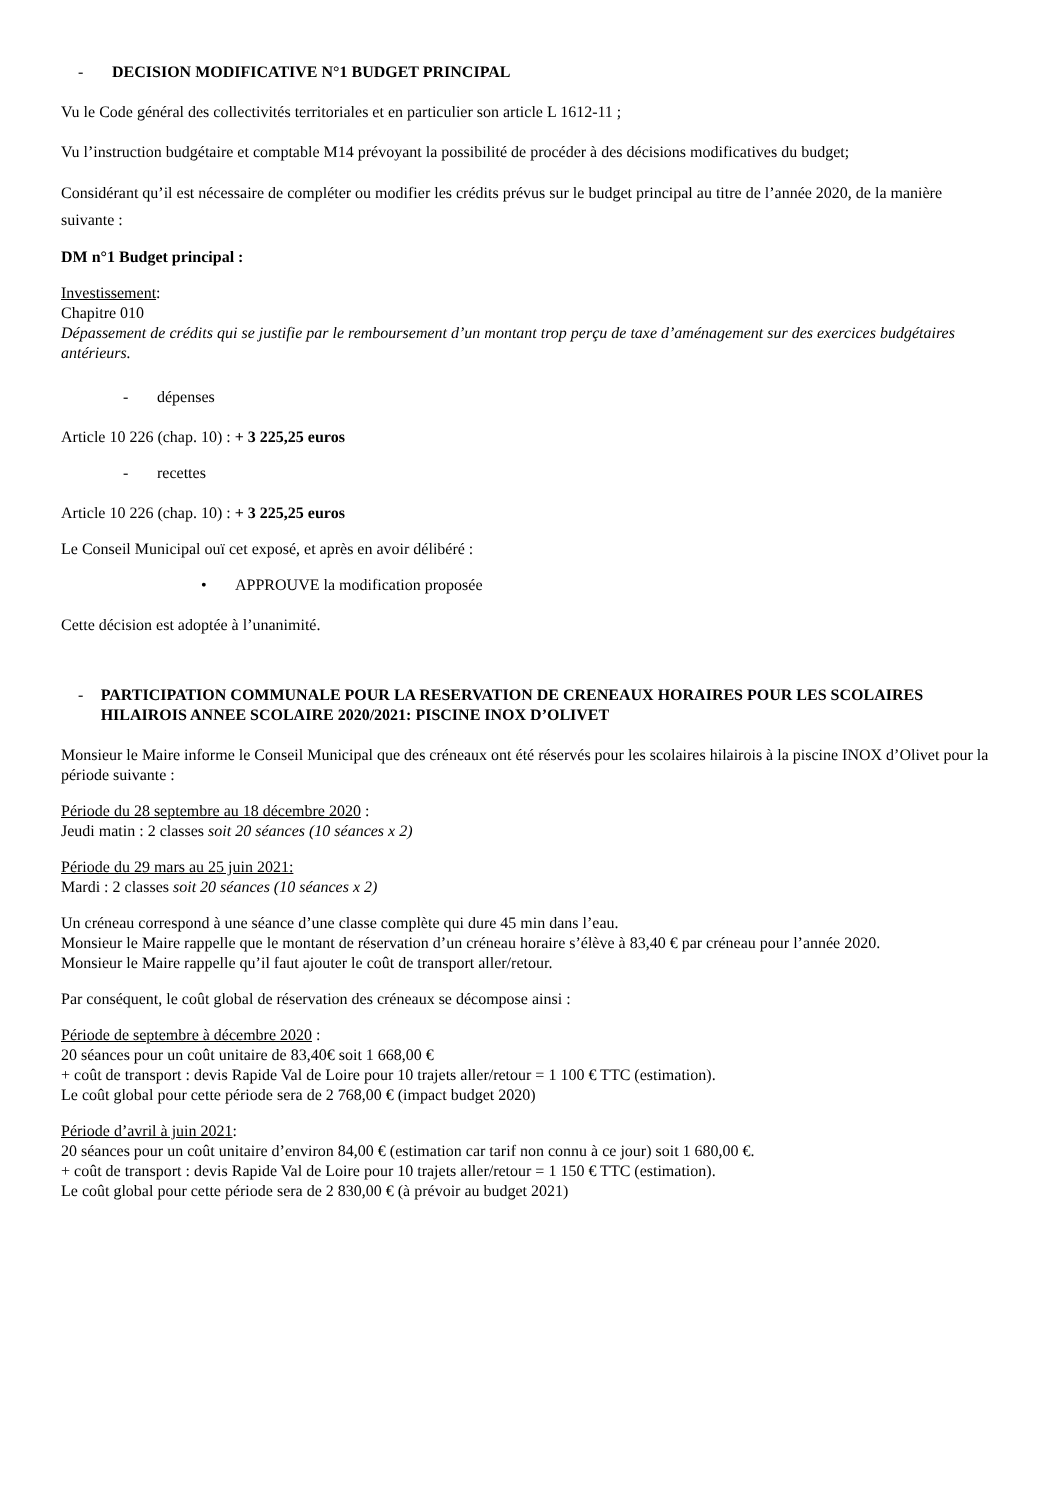- DECISION MODIFICATIVE N°1 BUDGET PRINCIPAL
Vu le Code général des collectivités territoriales et en particulier son article L 1612-11 ;
Vu l’instruction budgétaire et comptable M14 prévoyant la possibilité de procéder à des décisions modificatives du budget;
Considérant qu’il est nécessaire de compléter ou modifier les crédits prévus sur le budget principal au titre de l’année 2020, de la manière suivante :
DM n°1 Budget principal :
Investissement:
Chapitre 010
Dépassement de crédits qui se justifie par le remboursement d’un montant trop perçu de taxe d’aménagement sur des exercices budgétaires antérieurs.
- dépenses
Article 10 226 (chap. 10) : + 3 225,25 euros
- recettes
Article 10 226 (chap. 10) : + 3 225,25 euros
Le Conseil Municipal ouï cet exposé, et après en avoir délibéré :
• APPROUVE la modification proposée
Cette décision est adoptée à l’unanimité.
- PARTICIPATION COMMUNALE POUR LA RESERVATION DE CRENEAUX HORAIRES POUR LES SCOLAIRES HILAIROIS ANNEE SCOLAIRE 2020/2021: PISCINE INOX D’OLIVET
Monsieur le Maire informe le Conseil Municipal que des créneaux ont été réservés pour les scolaires hilairois à la piscine INOX d’Olivet pour la période suivante :
Période du 28 septembre au 18 décembre 2020 :
Jeudi matin : 2 classes soit 20 séances (10 séances x 2)
Période du 29 mars au 25 juin 2021:
Mardi : 2 classes soit 20 séances (10 séances x 2)
Un créneau correspond à une séance d’une classe complète qui dure 45 min dans l’eau.
Monsieur le Maire rappelle que le montant de réservation d’un créneau horaire s’élève à 83,40 € par créneau pour l’année 2020.
Monsieur le Maire rappelle qu’il faut ajouter le coût de transport aller/retour.
Par conséquent, le coût global de réservation des créneaux se décompose ainsi :
Période de septembre à décembre 2020 :
20 séances pour un coût unitaire de 83,40€ soit 1 668,00 €
+ coût de transport : devis Rapide Val de Loire pour 10 trajets aller/retour = 1 100 € TTC (estimation).
Le coût global pour cette période sera de 2 768,00 € (impact budget 2020)
Période d’avril à juin 2021:
20 séances pour un coût unitaire d’environ 84,00 € (estimation car tarif non connu à ce jour) soit 1 680,00 €.
+ coût de transport : devis Rapide Val de Loire pour 10 trajets aller/retour = 1 150 € TTC (estimation).
Le coût global pour cette période sera de 2 830,00 € (à prévoir au budget 2021)